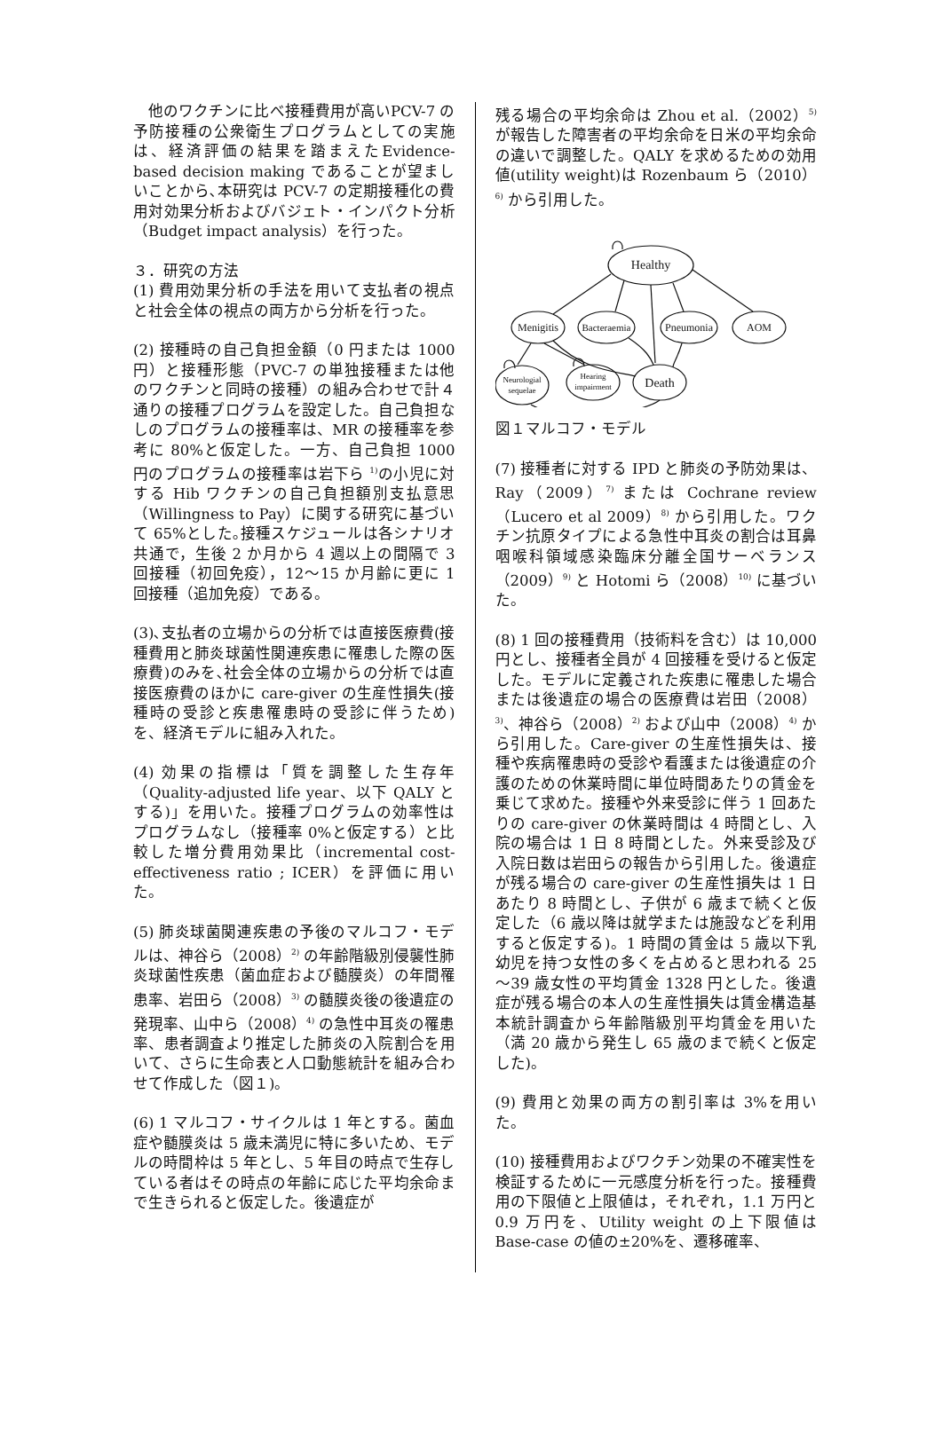他のワクチンに比べ接種費用が高いPCV-7 の予防接種の公衆衛生プログラムとしての実施は、経済評価の結果を踏まえたEvidence-based decision making であることが望ましいことから､本研究は PCV-7 の定期接種化の費用対効果分析およびバジェト・インパクト分析（Budget impact analysis）を行った。
３．研究の方法
(1) 費用効果分析の手法を用いて支払者の視点と社会全体の視点の両方から分析を行った。
(2) 接種時の自己負担金額（0 円または 1000 円）と接種形態（PVC-7 の単独接種または他のワクチンと同時の接種）の組み合わせで計４通りの接種プログラムを設定した。自己負担なしのプログラムの接種率は、MR の接種率を参考に 80%と仮定した。一方、自己負担 1000 円のプログラムの接種率は岩下ら <sup>1)</sup>の小児に対する Hib ワクチンの自己負担額別支払意思（Willingness to Pay）に関する研究に基づいて 65%とした｡接種スケジュールは各シナリオ共通で，生後 2 か月から 4 週以上の間隔で 3 回接種（初回免疫），12～15 か月齢に更に 1 回接種（追加免疫）である。
(3)､支払者の立場からの分析では直接医療費(接種費用と肺炎球菌性関連疾患に罹患した際の医療費)のみを､社会全体の立場からの分析では直接医療費のほかに care-giver の生産性損失(接種時の受診と疾患罹患時の受診に伴うため)を、経済モデルに組み入れた。
(4) 効果の指標は「質を調整した生存年（Quality-adjusted life year、以下 QALY とする)」を用いた。接種プログラムの効率性はプログラムなし（接種率 0%と仮定する）と比較した増分費用効果比（incremental cost-effectiveness ratio ; ICER）を評価に用いた。
(5) 肺炎球菌関連疾患の予後のマルコフ・モデルは、神谷ら（2008）<sup>2)</sup> の年齢階級別侵襲性肺炎球菌性疾患（菌血症および髄膜炎）の年間罹患率、岩田ら（2008）<sup>3)</sup> の髄膜炎後の後遺症の発現率、山中ら（2008）<sup>4)</sup> の急性中耳炎の罹患率、患者調査より推定した肺炎の入院割合を用いて、さらに生命表と人口動態統計を組み合わせて作成した（図１)。
(6) 1 マルコフ・サイクルは 1 年とする。菌血症や髄膜炎は 5 歳未満児に特に多いため、モデルの時間枠は 5 年とし、5 年目の時点で生存している者はその時点の年齢に応じた平均余命まで生きられると仮定した。後遺症が
残る場合の平均余命は Zhou et al.（2002）<sup>5)</sup> が報告した障害者の平均余命を日米の平均余命の違いで調整した。QALY を求めるための効用値(utility weight)は Rozenbaum ら（2010）<sup>6)</sup> から引用した。
Healthy
Menigitis
Bacteraemia
Pneumonia
AOM
Neurologial
sequelae
Hearing
impairment
Death
図１マルコフ・モデル
(7) 接種者に対する IPD と肺炎の予防効果は、Ray（2009）<sup>7)</sup> または Cochrane review（Lucero et al 2009）<sup>8)</sup> から引用した。ワクチン抗原タイプによる急性中耳炎の割合は耳鼻咽喉科領域感染臨床分離全国サーベランス（2009）<sup>9)</sup> と Hotomi ら（2008）<sup>10)</sup> に基づいた。
(8) 1 回の接種費用（技術料を含む）は 10,000 円とし、接種者全員が 4 回接種を受けると仮定した。モデルに定義された疾患に罹患した場合または後遺症の場合の医療費は岩田（2008）<sup>3)</sup>、神谷ら（2008）<sup>2)</sup> および山中（2008）<sup>4)</sup> から引用した。Care-giver の生産性損失は、接種や疾病罹患時の受診や看護または後遺症の介護のための休業時間に単位時間あたりの賃金を乗じて求めた。接種や外来受診に伴う 1 回あたりの care-giver の休業時間は 4 時間とし、入院の場合は 1 日 8 時間とした。外来受診及び入院日数は岩田らの報告から引用した。後遺症が残る場合の care-giver の生産性損失は 1 日あたり 8 時間とし、子供が 6 歳まで続くと仮定した（6 歳以降は就学または施設などを利用すると仮定する)。1 時間の賃金は 5 歳以下乳幼児を持つ女性の多くを占めると思われる 25～39 歳女性の平均賃金 1328 円とした。後遺症が残る場合の本人の生産性損失は賃金構造基本統計調査から年齢階級別平均賃金を用いた（満 20 歳から発生し 65 歳のまで続くと仮定した)。
(9) 費用と効果の両方の割引率は 3%を用いた。
(10) 接種費用およびワクチン効果の不確実性を検証するために一元感度分析を行った。接種費用の下限値と上限値は，それぞれ，1.1 万円と 0.9 万円を、Utility weight の上下限値は Base-case の値の±20%を、遷移確率、